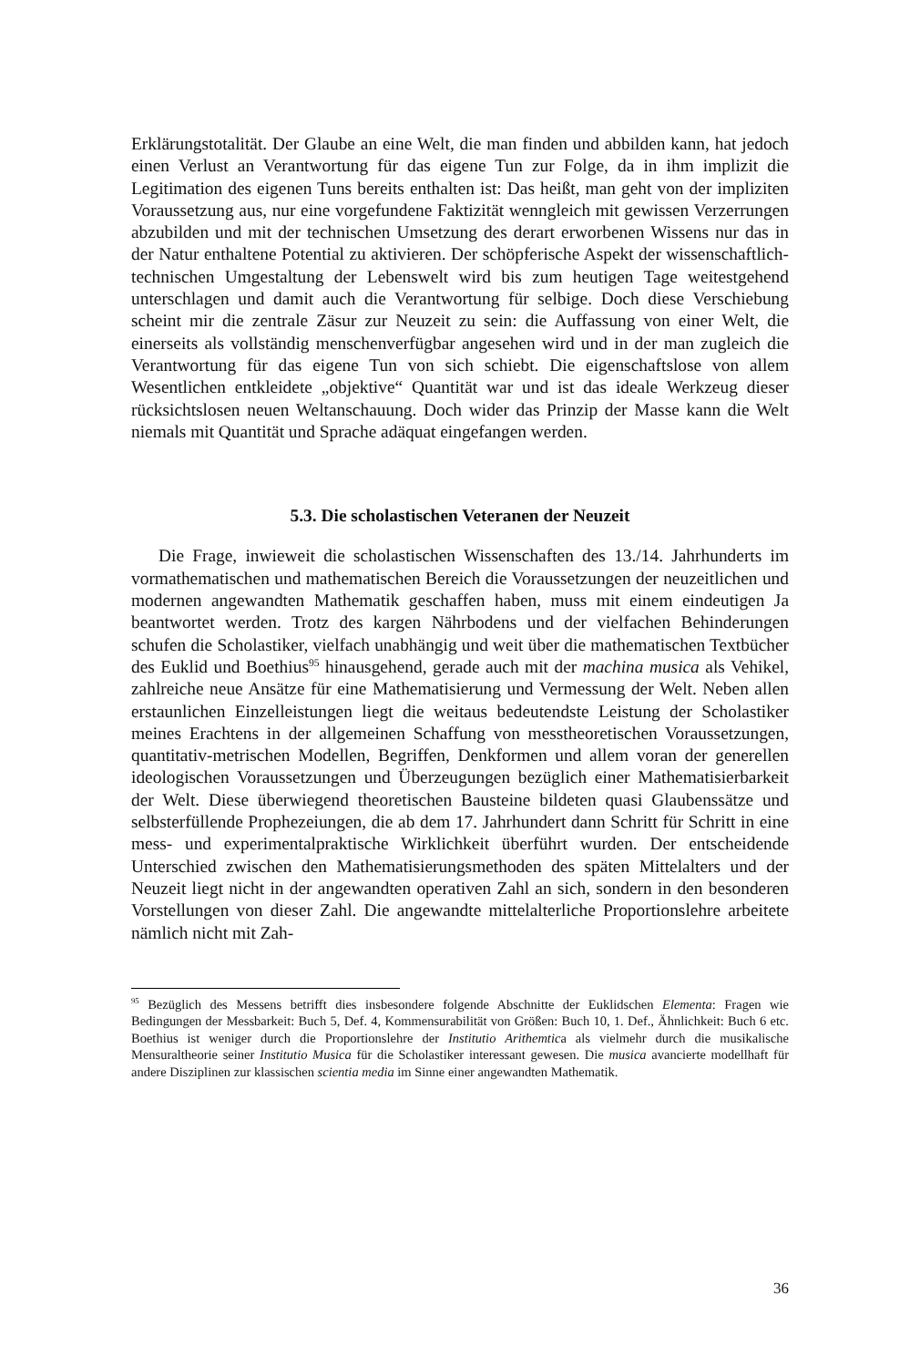Erklärungstotalität. Der Glaube an eine Welt, die man finden und abbilden kann, hat jedoch einen Verlust an Verantwortung für das eigene Tun zur Folge, da in ihm implizit die Legitimation des eigenen Tuns bereits enthalten ist: Das heißt, man geht von der impliziten Voraussetzung aus, nur eine vorgefundene Faktizität wenngleich mit gewissen Verzerrungen abzubilden und mit der technischen Umsetzung des derart erworbenen Wissens nur das in der Natur enthaltene Potential zu aktivieren. Der schöpferische Aspekt der wissenschaftlich-technischen Umgestaltung der Lebenswelt wird bis zum heutigen Tage weitestgehend unterschlagen und damit auch die Verantwortung für selbige. Doch diese Verschiebung scheint mir die zentrale Zäsur zur Neuzeit zu sein: die Auffassung von einer Welt, die einerseits als vollständig menschenverfügbar angesehen wird und in der man zugleich die Verantwortung für das eigene Tun von sich schiebt. Die eigenschaftslose von allem Wesentlichen entkleidete „objektive“ Quantität war und ist das ideale Werkzeug dieser rücksichtslosen neuen Weltanschauung. Doch wider das Prinzip der Masse kann die Welt niemals mit Quantität und Sprache adäquat eingefangen werden.
5.3. Die scholastischen Veteranen der Neuzeit
Die Frage, inwieweit die scholastischen Wissenschaften des 13./14. Jahrhunderts im vormathematischen und mathematischen Bereich die Voraussetzungen der neuzeitlichen und modernen angewandten Mathematik geschaffen haben, muss mit einem eindeutigen Ja beantwortet werden. Trotz des kargen Nährbodens und der vielfachen Behinderungen schufen die Scholastiker, vielfach unabhängig und weit über die mathematischen Textbücher des Euklid und Boethius<sup>95</sup> hinausgehend, gerade auch mit der machina musica als Vehikel, zahlreiche neue Ansätze für eine Mathematisierung und Vermessung der Welt. Neben allen erstaunlichen Einzelleistungen liegt die weitaus bedeutendste Leistung der Scholastiker meines Erachtens in der allgemeinen Schaffung von messtheoretischen Voraussetzungen, quantitativ-metrischen Modellen, Begriffen, Denkformen und allem voran der generellen ideologischen Voraussetzungen und Überzeugungen bezüglich einer Mathematisierbarkeit der Welt. Diese überwiegend theoretischen Bausteine bildeten quasi Glaubenssätze und selbsterfüllende Prophezeiungen, die ab dem 17. Jahrhundert dann Schritt für Schritt in eine mess- und experimentalpraktische Wirklichkeit überführt wurden. Der entscheidende Unterschied zwischen den Mathematisierungsmethoden des späten Mittelalters und der Neuzeit liegt nicht in der angewandten operativen Zahl an sich, sondern in den besonderen Vorstellungen von dieser Zahl. Die angewandte mittelalterliche Proportionslehre arbeitete nämlich nicht mit Zah-
<sup>95</sup> Bezüglich des Messens betrifft dies insbesondere folgende Abschnitte der Euklidschen Elementa: Fragen wie Bedingungen der Messbarkeit: Buch 5, Def. 4, Kommensurabilität von Größen: Buch 10, 1. Def., Ähnlichkeit: Buch 6 etc. Boethius ist weniger durch die Proportionslehre der Institutio Arithemtica als vielmehr durch die musikalische Mensuraltheorie seiner Institutio Musica für die Scholastiker interessant gewesen. Die musica avancierte modellhaft für andere Disziplinen zur klassischen scientia media im Sinne einer angewandten Mathematik.
36